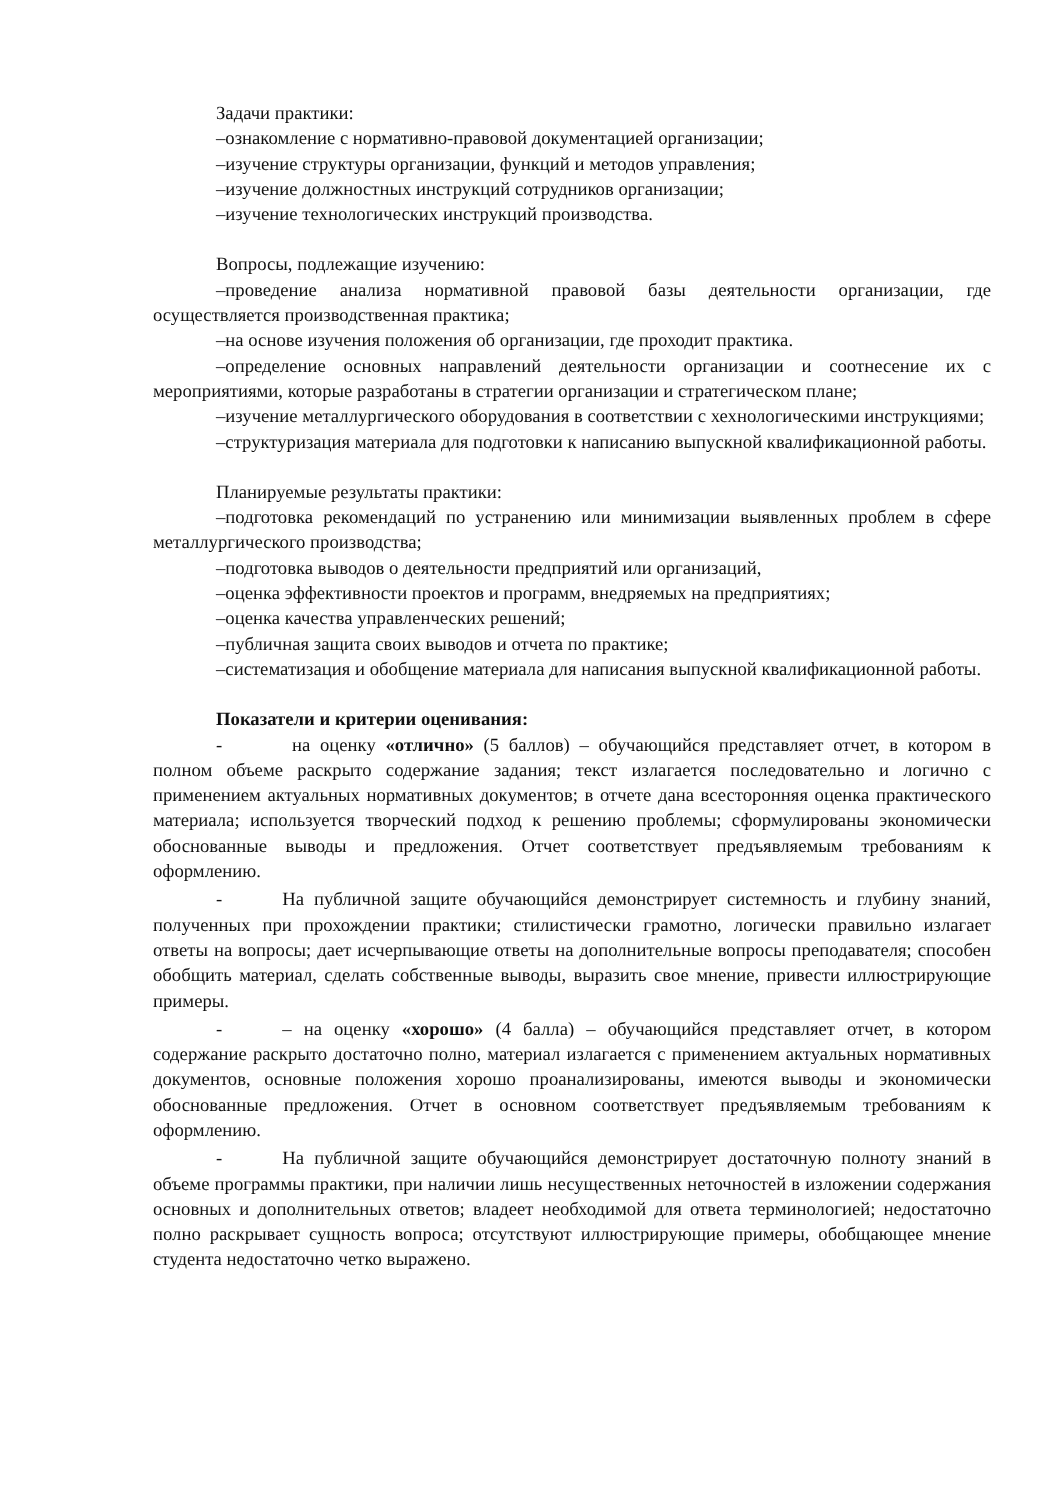Задачи практики:
–ознакомление с нормативно-правовой документацией организации;
–изучение структуры организации, функций и методов управления;
–изучение должностных инструкций сотрудников организации;
–изучение технологических инструкций производства.
Вопросы, подлежащие изучению:
–проведение анализа нормативной правовой базы деятельности организации, где осуществляется производственная практика;
–на основе изучения положения об организации, где проходит практика.
–определение основных направлений деятельности организации и соотнесение их с мероприятиями, которые разработаны в стратегии организации и стратегическом плане;
–изучение металлургического оборудования в соответствии с хехнологическими инструкциями;
–структуризация материала для подготовки к написанию выпускной квалификационной работы.
Планируемые результаты практики:
–подготовка рекомендаций по устранению или минимизации выявленных проблем в сфере металлургического производства;
–подготовка выводов о деятельности предприятий или организаций,
–оценка эффективности проектов и программ, внедряемых на предприятиях;
–оценка качества управленческих решений;
–публичная защита своих выводов и отчета по практике;
–систематизация и обобщение материала для написания выпускной квалификационной работы.
Показатели и критерии оценивания:
- на оценку «отлично» (5 баллов) – обучающийся представляет отчет, в котором в полном объеме раскрыто содержание задания; текст излагается последовательно и логично с применением актуальных нормативных документов; в отчете дана всесторонняя оценка практического материала; используется творческий подход к решению проблемы; сформулированы экономически обоснованные выводы и предложения. Отчет соответствует предъявляемым требованиям к оформлению.
- На публичной защите обучающийся демонстрирует системность и глубину знаний, полученных при прохождении практики; стилистически грамотно, логически правильно излагает ответы на вопросы; дает исчерпывающие ответы на дополнительные вопросы преподавателя; способен обобщить материал, сделать собственные выводы, выразить свое мнение, привести иллюстрирующие примеры.
- – на оценку «хорошо» (4 балла) – обучающийся представляет отчет, в котором содержание раскрыто достаточно полно, материал излагается с применением актуальных нормативных документов, основные положения хорошо проанализированы, имеются выводы и экономически обоснованные предложения. Отчет в основном соответствует предъявляемым требованиям к оформлению.
- На публичной защите обучающийся демонстрирует достаточную полноту знаний в объеме программы практики, при наличии лишь несущественных неточностей в изложении содержания основных и дополнительных ответов; владеет необходимой для ответа терминологией; недостаточно полно раскрывает сущность вопроса; отсутствуют иллюстрирующие примеры, обобщающее мнение студента недостаточно четко выражено.